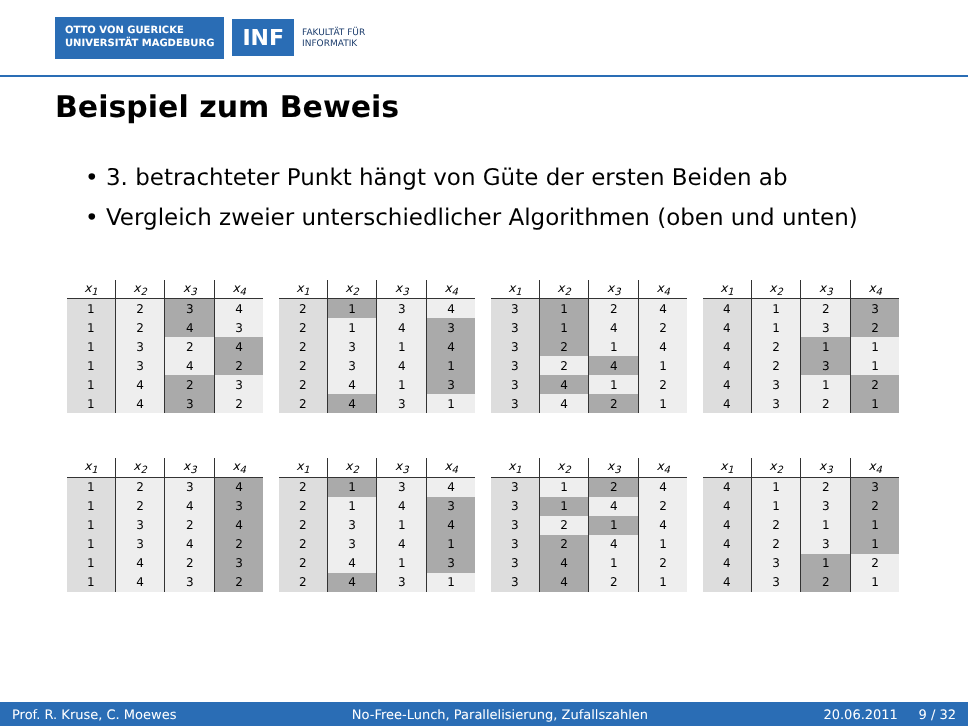OTTO VON GUERICKE
UNIVERSITÄT MAGDEBURG
INF
FAKULTÄT FÜR
INFORMATIK
Beispiel zum Beweis
• 3. betrachteter Punkt hängt von Güte der ersten Beiden ab
• Vergleich zweier unterschiedlicher Algorithmen (oben und unten)
| x<sub>1</sub> | x<sub>2</sub> | x<sub>3</sub> | x<sub>4</sub> |
| --- | --- | --- | --- |
| 1 | 2 | 3 | 4 |
| 1 | 2 | 4 | 3 |
| 1 | 3 | 2 | 4 |
| 1 | 3 | 4 | 2 |
| 1 | 4 | 2 | 3 |
| 1 | 4 | 3 | 2 |
| x<sub>1</sub> | x<sub>2</sub> | x<sub>3</sub> | x<sub>4</sub> |
| --- | --- | --- | --- |
| 2 | 1 | 3 | 4 |
| 2 | 1 | 4 | 3 |
| 2 | 3 | 1 | 4 |
| 2 | 3 | 4 | 1 |
| 2 | 4 | 1 | 3 |
| 2 | 4 | 3 | 1 |
| x<sub>1</sub> | x<sub>2</sub> | x<sub>3</sub> | x<sub>4</sub> |
| --- | --- | --- | --- |
| 3 | 1 | 2 | 4 |
| 3 | 1 | 4 | 2 |
| 3 | 2 | 1 | 4 |
| 3 | 2 | 4 | 1 |
| 3 | 4 | 1 | 2 |
| 3 | 4 | 2 | 1 |
| x<sub>1</sub> | x<sub>2</sub> | x<sub>3</sub> | x<sub>4</sub> |
| --- | --- | --- | --- |
| 4 | 1 | 2 | 3 |
| 4 | 1 | 3 | 2 |
| 4 | 2 | 1 | 1 |
| 4 | 2 | 3 | 1 |
| 4 | 3 | 1 | 2 |
| 4 | 3 | 2 | 1 |
| x<sub>1</sub> | x<sub>2</sub> | x<sub>3</sub> | x<sub>4</sub> |
| --- | --- | --- | --- |
| 1 | 2 | 3 | 4 |
| 1 | 2 | 4 | 3 |
| 1 | 3 | 2 | 4 |
| 1 | 3 | 4 | 2 |
| 1 | 4 | 2 | 3 |
| 1 | 4 | 3 | 2 |
| x<sub>1</sub> | x<sub>2</sub> | x<sub>3</sub> | x<sub>4</sub> |
| --- | --- | --- | --- |
| 2 | 1 | 3 | 4 |
| 2 | 1 | 4 | 3 |
| 2 | 3 | 1 | 4 |
| 2 | 3 | 4 | 1 |
| 2 | 4 | 1 | 3 |
| 2 | 4 | 3 | 1 |
| x<sub>1</sub> | x<sub>2</sub> | x<sub>3</sub> | x<sub>4</sub> |
| --- | --- | --- | --- |
| 3 | 1 | 2 | 4 |
| 3 | 1 | 4 | 2 |
| 3 | 2 | 1 | 4 |
| 3 | 2 | 4 | 1 |
| 3 | 4 | 1 | 2 |
| 3 | 4 | 2 | 1 |
| x<sub>1</sub> | x<sub>2</sub> | x<sub>3</sub> | x<sub>4</sub> |
| --- | --- | --- | --- |
| 4 | 1 | 2 | 3 |
| 4 | 1 | 3 | 2 |
| 4 | 2 | 1 | 1 |
| 4 | 2 | 3 | 1 |
| 4 | 3 | 1 | 2 |
| 4 | 3 | 2 | 1 |
Prof. R. Kruse, C. Moewes No-Free-Lunch, Parallelisierung, Zufallszahlen 20.06.2011 9 / 32